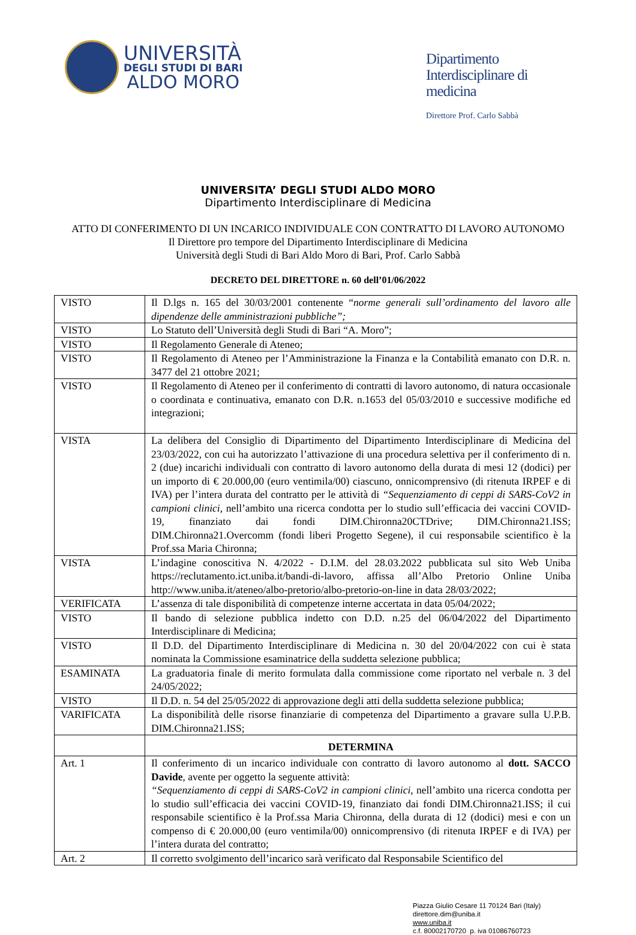UNIVERSITÀ
DEGLI STUDI DI BARI
ALDO MORO
Dipartimento
Interdisciplinare di
medicina
Direttore Prof. Carlo Sabbà
UNIVERSITA’ DEGLI STUDI ALDO MORO
Dipartimento Interdisciplinare di Medicina
ATTO DI CONFERIMENTO DI UN INCARICO INDIVIDUALE CON CONTRATTO DI LAVORO AUTONOMO
Il Direttore pro tempore del Dipartimento Interdisciplinare di Medicina
Università degli Studi di Bari Aldo Moro di Bari, Prof. Carlo Sabbà
DECRETO DEL DIRETTORE n. 60 dell’01/06/2022
| VISTO | Il D.lgs n. 165 del 30/03/2001 contenente “ norme generali sull’ordinamento del lavoro alle dipendenze delle amministrazioni pubbliche”; |
| VISTO | Lo Statuto dell’Università degli Studi di Bari “A. Moro”; |
| VISTO | Il Regolamento Generale di Ateneo; |
| VISTO | Il Regolamento di Ateneo per l’Amministrazione la Finanza e la Contabilità emanato con D.R. n. 3477 del 21 ottobre 2021; |
| VISTO | Il Regolamento di Ateneo per il conferimento di contratti di lavoro autonomo, di natura occasionale o coordinata e continuativa, emanato con D.R. n.1653 del 05/03/2010 e successive modifiche ed integrazioni; |
| VISTA | La delibera del Consiglio di Dipartimento del Dipartimento Interdisciplinare di Medicina del 23/03/2022, con cui ha autorizzato l’attivazione di una procedura selettiva per il conferimento di n. 2 (due) incarichi individuali con contratto di lavoro autonomo della durata di mesi 12 (dodici) per un importo di € 20.000,00 (euro ventimila/00) ciascuno, onnicomprensivo (di ritenuta IRPEF e di IVA) per l’intera durata del contratto per le attività di “Sequenziamento di ceppi di SARS-CoV2 in campioni clinici , nell’ambito una ricerca condotta per lo studio sull’efficacia dei vaccini COVID-19, finanziato dai fondi DIM.Chironna20CTDrive; DIM.Chironna21.ISS; DIM.Chironna21.Overcomm (fondi liberi Progetto Segene), il cui responsabile scientifico è la Prof.ssa Maria Chironna; |
| VISTA | L’indagine conoscitiva N. 4/2022 - D.I.M. del 28.03.2022 pubblicata sul sito Web Uniba https://reclutamento.ict.uniba.it/bandi-di-lavoro, affissa all’Albo Pretorio Online Uniba http://www.uniba.it/ateneo/albo-pretorio/albo-pretorio-on-line in data 28/03/2022; |
| VERIFICATA | L’assenza di tale disponibilità di competenze interne accertata in data 05/04/2022; |
| VISTO | Il bando di selezione pubblica indetto con D.D. n.25 del 06/04/2022 del Dipartimento Interdisciplinare di Medicina; |
| VISTO | Il D.D. del Dipartimento Interdisciplinare di Medicina n. 30 del 20/04/2022 con cui è stata nominata la Commissione esaminatrice della suddetta selezione pubblica; |
| ESAMINATA | La graduatoria finale di merito formulata dalla commissione come riportato nel verbale n. 3 del 24/05/2022; |
| VISTO | Il D.D. n. 54 del 25/05/2022 di approvazione degli atti della suddetta selezione pubblica; |
| VARIFICATA | La disponibilità delle risorse finanziarie di competenza del Dipartimento a gravare sulla U.P.B. DIM.Chironna21.ISS; |
| | DETERMINA |
| Art. 1 | Il conferimento di un incarico individuale con contratto di lavoro autonomo al dott. SACCO Davide , avente per oggetto la seguente attività: “Sequenziamento di ceppi di SARS-CoV2 in campioni clinici , nell’ambito una ricerca condotta per lo studio sull’efficacia dei vaccini COVID-19, finanziato dai fondi DIM.Chironna21.ISS; il cui responsabile scientifico è la Prof.ssa Maria Chironna, della durata di 12 (dodici) mesi e con un compenso di € 20.000,00 (euro ventimila/00) onnicomprensivo (di ritenuta IRPEF e di IVA) per l’intera durata del contratto; |
| Art. 2 | Il corretto svolgimento dell’incarico sarà verificato dal Responsabile Scientifico del |
Piazza Giulio Cesare 11 70124 Bari (Italy)
direttore.dim@uniba.it
www.uniba.it
c.f. 80002170720 p. iva 01086760723